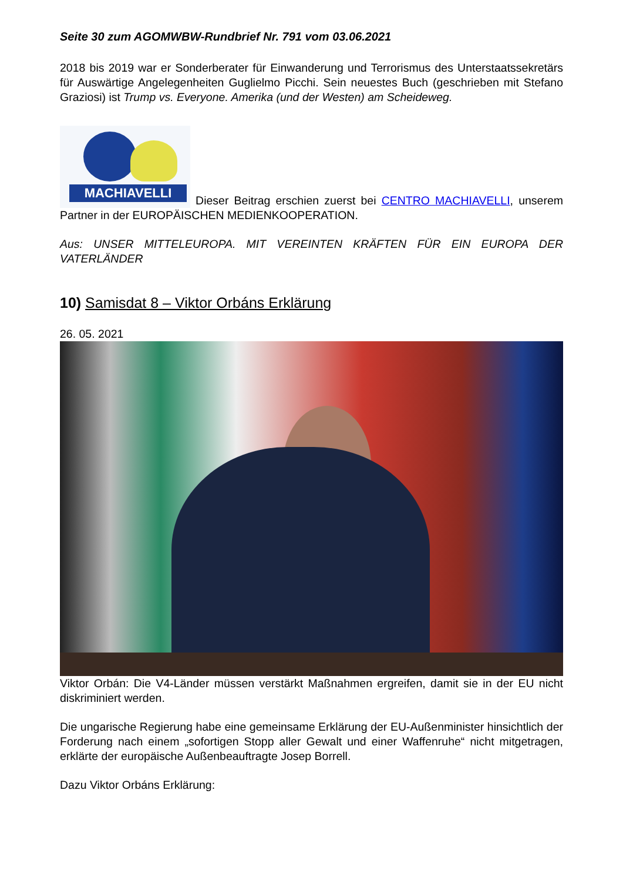Seite 30 zum AGOMWBW-Rundbrief Nr. 791 vom 03.06.2021
2018 bis 2019 war er Sonderberater für Einwanderung und Terrorismus des Unterstaatssekretärs für Auswärtige Angelegenheiten Guglielmo Picchi. Sein neuestes Buch (geschrieben mit Stefano Graziosi) ist Trump vs. Everyone. Amerika (und der Westen) am Scheideweg.
MACHIAVELLI Dieser Beitrag erschien zuerst bei CENTRO MACHIAVELLI, unserem Partner in der EUROPÄISCHEN MEDIENKOOPERATION.
Aus: UNSER MITTELEUROPA. MIT VEREINTEN KRÄFTEN FÜR EIN EUROPA DER VATERLÄNDER
10) Samisdat 8 – Viktor Orbáns Erklärung
26. 05. 2021
Viktor Orbán: Die V4-Länder müssen verstärkt Maßnahmen ergreifen, damit sie in der EU nicht diskriminiert werden.
Die ungarische Regierung habe eine gemeinsame Erklärung der EU-Außenminister hinsichtlich der Forderung nach einem „sofortigen Stopp aller Gewalt und einer Waffenruhe“ nicht mitgetragen, erklärte der europäische Außenbeauftragte Josep Borrell.
Dazu Viktor Orbáns Erklärung: